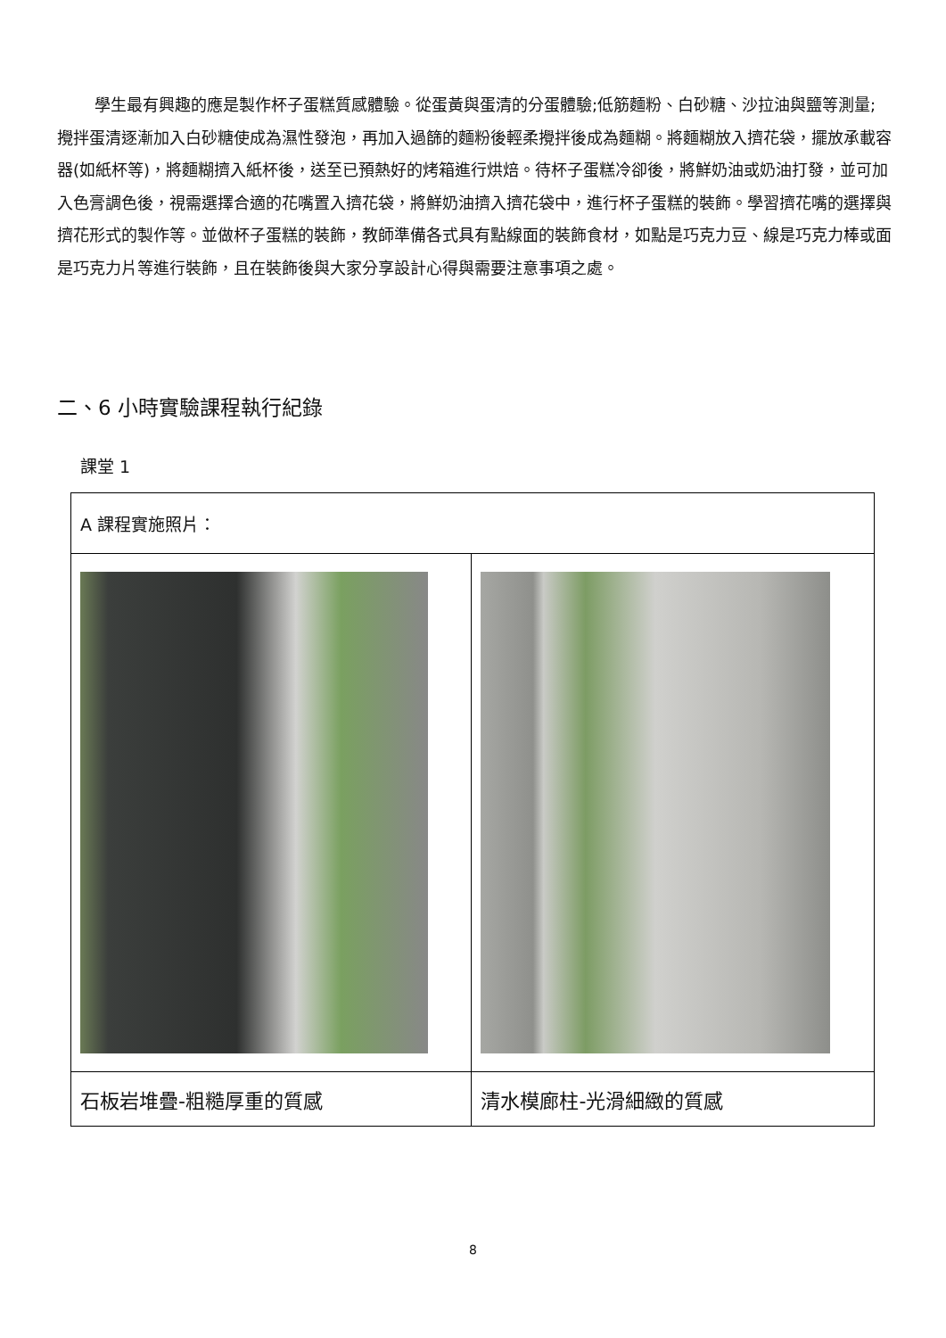學生最有興趣的應是製作杯子蛋糕質感體驗。從蛋黃與蛋清的分蛋體驗;低筋麵粉、白砂糖、沙拉油與鹽等測量;攪拌蛋清逐漸加入白砂糖使成為濕性發泡，再加入過篩的麵粉後輕柔攪拌後成為麵糊。將麵糊放入擠花袋，擺放承載容器(如紙杯等)，將麵糊擠入紙杯後，送至已預熱好的烤箱進行烘焙。待杯子蛋糕冷卻後，將鮮奶油或奶油打發，並可加入色膏調色後，視需選擇合適的花嘴置入擠花袋，將鮮奶油擠入擠花袋中，進行杯子蛋糕的裝飾。學習擠花嘴的選擇與擠花形式的製作等。並做杯子蛋糕的裝飾，教師準備各式具有點線面的裝飾食材，如點是巧克力豆、線是巧克力棒或面是巧克力片等進行裝飾，且在裝飾後與大家分享設計心得與需要注意事項之處。
二、6 小時實驗課程執行紀錄
課堂 1
| A 課程實施照片： | |
| 石板岩堆疊-粗糙厚重的質感 | 清水模廊柱-光滑細緻的質感 |
8